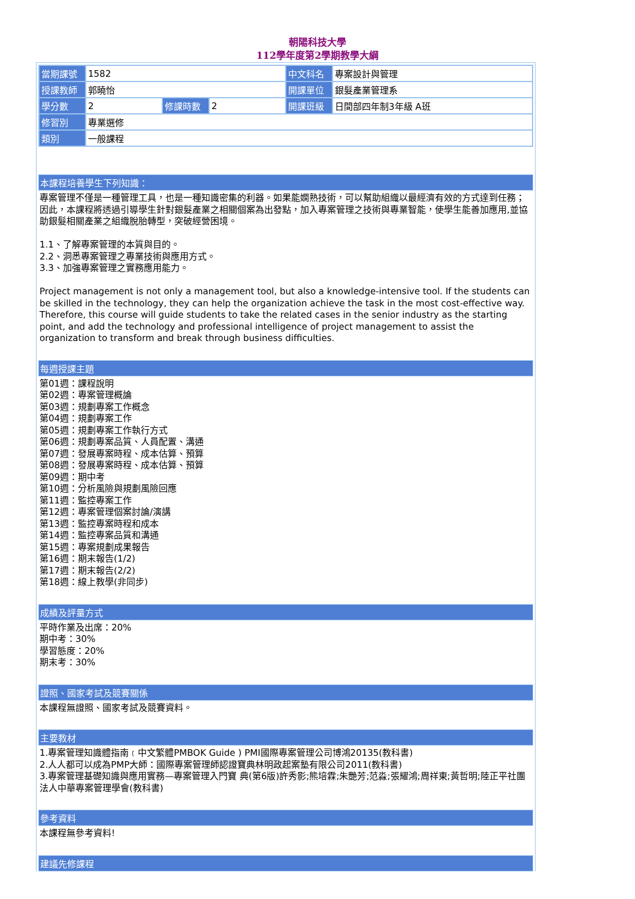朝陽科技大學
112學年度第2學期教學大綱
| 當期課號 | 1582 | | | 中文科名 | 專案設計與管理 |
| 授課教師 | 郭曉怡 | | | 開課單位 | 銀髮產業管理系 |
| 學分數 | 2 | 修課時數 | 2 | 開課班級 | 日間部四年制3年級 A班 |
| 修習別 | 專業選修 | | | | |
| 類別 | 一般課程 | | | | |
本課程培養學生下列知識：
專案管理不僅是一種管理工具，也是一種知識密集的利器。如果能嫻熟技術，可以幫助組織以最經濟有效的方式達到任務；因此，本課程將透過引導學生針對銀髮產業之相關個案為出發點，加入專案管理之技術與專業智能，使學生能善加應用,並協助銀髮相關產業之組織脫胎轉型，突破經營困境。
1.1、了解專案管理的本質與目的。
2.2、洞悉專案管理之專業技術與應用方式。
3.3、加強專案管理之實務應用能力。
Project management is not only a management tool, but also a knowledge-intensive tool. If the students can be skilled in the technology, they can help the organization achieve the task in the most cost-effective way. Therefore, this course will guide students to take the related cases in the senior industry as the starting point, and add the technology and professional intelligence of project management to assist the organization to transform and break through business difficulties.
每週授課主題
第01週：課程說明
第02週：專案管理概論
第03週：規劃專案工作概念
第04週：規劃專案工作
第05週：規劃專案工作執行方式
第06週：規劃專案品質、人員配置、溝通
第07週：發展專案時程、成本估算、預算
第08週：發展專案時程、成本估算、預算
第09週：期中考
第10週：分析風險與規劃風險回應
第11週：監控專案工作
第12週：專案管理個案討論/演講
第13週：監控專案時程和成本
第14週：監控專案品質和溝通
第15週：專案規劃成果報告
第16週：期末報告(1/2)
第17週：期末報告(2/2)
第18週：線上教學(非同步)
成績及評量方式
平時作業及出席：20%
期中考：30%
學習態度：20%
期末考：30%
證照、國家考試及競賽關係
本課程無證照、國家考試及競賽資料。
主要教材
1.專案管理知識體指南﹝中文繁體PMBOK Guide ) PMI國際專案管理公司博鴻20135(教科書)
2.人人都可以成為PMP大師：國際專案管理師認證寶典林明政起案塾有限公司2011(教科書)
3.專案管理基礎知識與應用實務—專案管理入門寶 典(第6版)許秀影;熊培霖;朱艷芳;范淼;張耀鴻;周祥東;黃哲明;陸正平社團法人中華專案管理學會(教科書)
參考資料
本課程無參考資料!
建議先修課程